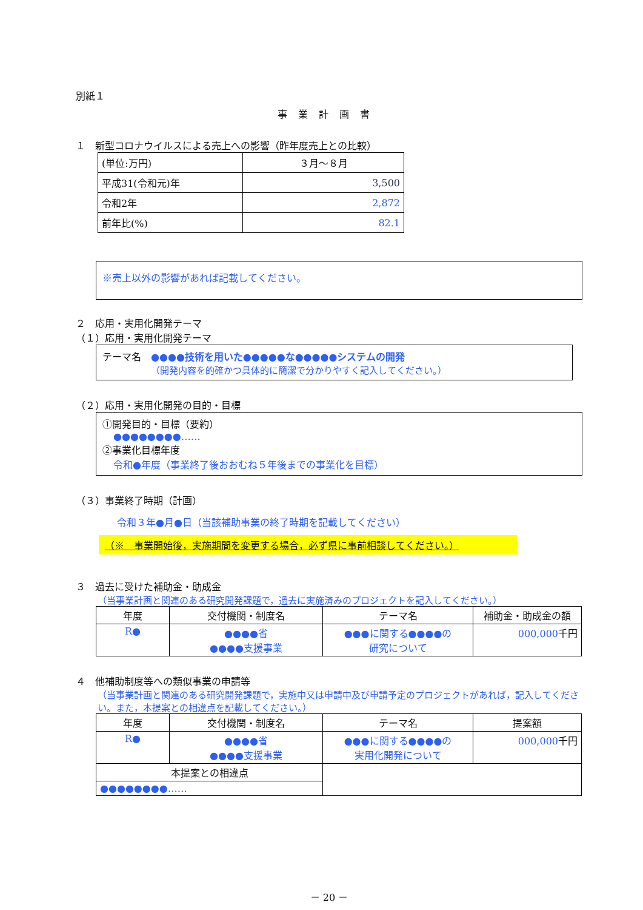別紙１
事業計画書
１　新型コロナウイルスによる売上への影響（昨年度売上との比較）
| (単位:万円) | ３月～８月 |
| 平成31(令和元)年 | 3,500 |
| 令和2年 | 2,872 |
| 前年比(%) | 82.1 |
※売上以外の影響があれば記載してください。
２　応用・実用化開発テーマ
（１）応用・実用化開発テーマ
テーマ名　●●●●技術を用いた●●●●●な●●●●●システムの開発
（開発内容を的確かつ具体的に簡潔で分かりやすく記入してください。）
（２）応用・実用化開発の目的・目標
①開発目的・目標（要約）
●●●●●●●●……
②事業化目標年度
令和●年度（事業終了後おおむね５年後までの事業化を目標）
（３）事業終了時期（計画）
令和３年●月●日（当該補助事業の終了時期を記載してください）
（※　事業開始後，実施期間を変更する場合，必ず県に事前相談してください。）
３　過去に受けた補助金・助成金
（当事業計画と関連のある研究開発課題で，過去に実施済みのプロジェクトを記入してください。）
| 年度 | 交付機関・制度名 | テーマ名 | 補助金・助成金の額 |
| --- | --- | --- | --- |
| R● | ●●●●省 ●●●●支援事業 | ●●●に関する●●●●の 研究について | 000,000 千円 |
４　他補助制度等への類似事業の申請等
（当事業計画と関連のある研究開発課題で，実施中又は申請中及び申請予定のプロジェクトがあれば，記入してください。また，本提案との相違点を記載してください。）
| 年度 | 交付機関・制度名 | テーマ名 | 提案額 |
| --- | --- | --- | --- |
| R● | ●●●●省 ●●●●支援事業 | ●●●に関する●●●●の 実用化開発について | 000,000 千円 |
| 本提案との相違点 | | | |
| ●●●●●●●●…… | | | |
－ 20 －